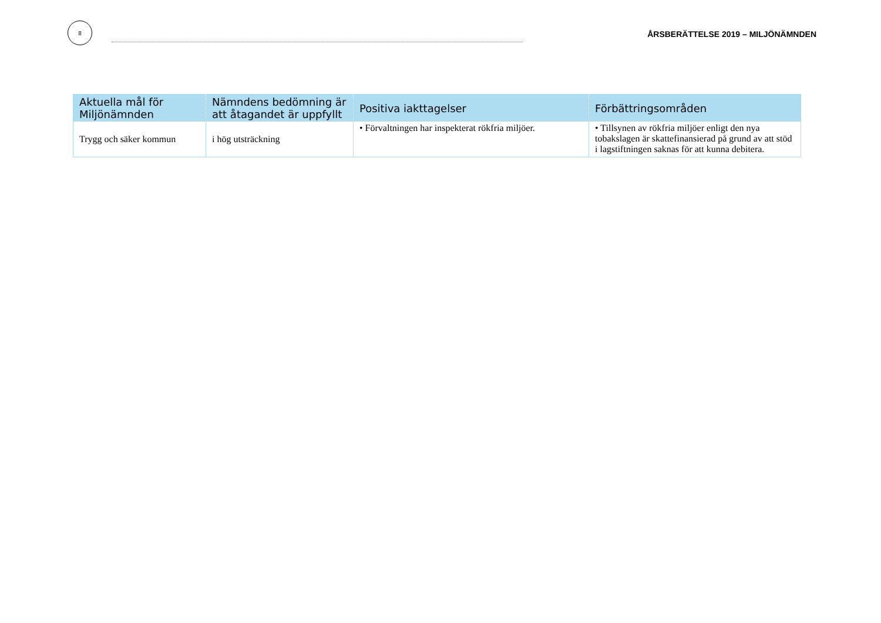8
ÅRSBERÄTTELSE 2019 – MILJÖNÄMNDEN
| Aktuella mål för Miljönämnden | Nämndens bedömning är att åtagandet är uppfyllt | Positiva iakttagelser | Förbättringsområden |
| --- | --- | --- | --- |
| Trygg och säker kommun | i hög utsträckning | • Förvaltningen har inspekterat rökfria miljöer. | • Tillsynen av rökfria miljöer enligt den nya tobakslagen är skattefinansierad på grund av att stöd i lagstiftningen saknas för att kunna debitera. |